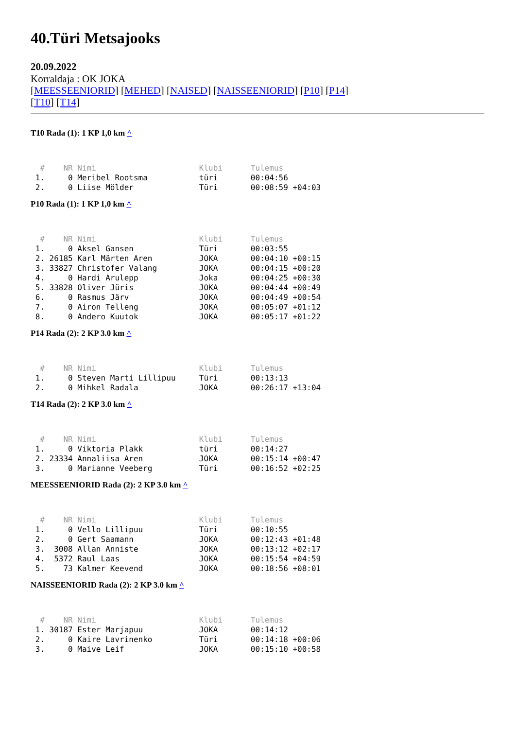40.Türi Metsajooks
20.09.2022
Korraldaja : OK JOKA
[MEESSEENIORID] [MEHED] [NAISED] [NAISSEENIORID] [P10] [P14]
[T10] [T14]
T10 Rada (1): 1 KP 1,0 km ^
  #    NR Nimi                      Klubi      Tulemus
 1.     0 Meribel Rootsma           türi       00:04:56
 2.     0 Liise Mölder              Türi       00:08:59 +04:03
P10 Rada (1): 1 KP 1,0 km ^
  #    NR Nimi                      Klubi      Tulemus
 1.     0 Aksel Gansen              Türi       00:03:55
 2. 26185 Karl Märten Aren          JOKA       00:04:10 +00:15
 3. 33827 Christofer Valang         JOKA       00:04:15 +00:20
 4.     0 Hardi Arulepp             Joka       00:04:25 +00:30
 5. 33828 Oliver Jüris              JOKA       00:04:44 +00:49
 6.     0 Rasmus Järv               JOKA       00:04:49 +00:54
 7.     0 Airon Telleng             JOKA       00:05:07 +01:12
 8.     0 Andero Kuutok             JOKA       00:05:17 +01:22
P14 Rada (2): 2 KP 3.0 km ^
  #    NR Nimi                      Klubi      Tulemus
 1.     0 Steven Marti Lillipuu     Türi       00:13:13
 2.     0 Mihkel Radala             JOKA       00:26:17 +13:04
T14 Rada (2): 2 KP 3.0 km ^
  #    NR Nimi                      Klubi      Tulemus
 1.     0 Viktoria Plakk            türi       00:14:27
 2. 23334 Annaliisa Aren            JOKA       00:15:14 +00:47
 3.     0 Marianne Veeberg          Türi       00:16:52 +02:25
MEESSEENIORID Rada (2): 2 KP 3.0 km ^
  #    NR Nimi                      Klubi      Tulemus
 1.     0 Vello Lillipuu            Türi       00:10:55
 2.     0 Gert Saamann              JOKA       00:12:43 +01:48
 3.  3008 Allan Anniste             JOKA       00:13:12 +02:17
 4.  5372 Raul Laas                 JOKA       00:15:54 +04:59
 5.    73 Kalmer Keevend            JOKA       00:18:56 +08:01
NAISSEENIORID Rada (2): 2 KP 3.0 km ^
  #    NR Nimi                      Klubi      Tulemus
 1. 30187 Ester Marjapuu            JOKA       00:14:12
 2.     0 Kaire Lavrinenko          Türi       00:14:18 +00:06
 3.     0 Maive Leif                JOKA       00:15:10 +00:58